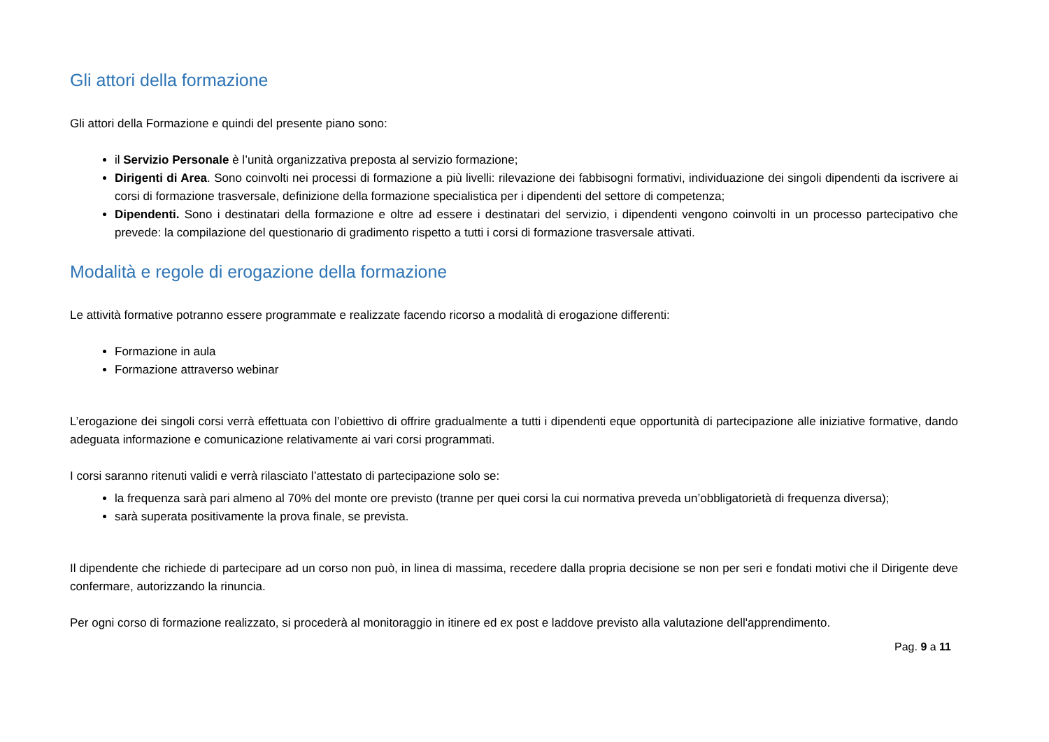Gli attori della formazione
Gli attori della Formazione e quindi del presente piano sono:
il Servizio Personale è l’unità organizzativa preposta al servizio formazione;
Dirigenti di Area. Sono coinvolti nei processi di formazione a più livelli: rilevazione dei fabbisogni formativi, individuazione dei singoli dipendenti da iscrivere ai corsi di formazione trasversale, definizione della formazione specialistica per i dipendenti del settore di competenza;
Dipendenti. Sono i destinatari della formazione e oltre ad essere i destinatari del servizio, i dipendenti vengono coinvolti in un processo partecipativo che prevede: la compilazione del questionario di gradimento rispetto a tutti i corsi di formazione trasversale attivati.
Modalità e regole di erogazione della formazione
Le attività formative potranno essere programmate e realizzate facendo ricorso a modalità di erogazione differenti:
Formazione in aula
Formazione attraverso webinar
L’erogazione dei singoli corsi verrà effettuata con l’obiettivo di offrire gradualmente a tutti i dipendenti eque opportunità di partecipazione alle iniziative formative, dando adeguata informazione e comunicazione relativamente ai vari corsi programmati.
I corsi saranno ritenuti validi e verrà rilasciato l’attestato di partecipazione solo se:
la frequenza sarà pari almeno al 70% del monte ore previsto (tranne per quei corsi la cui normativa preveda un’obbligatorietà di frequenza diversa);
sarà superata positivamente la prova finale, se prevista.
Il dipendente che richiede di partecipare ad un corso non può, in linea di massima, recedere dalla propria decisione se non per seri e fondati motivi che il Dirigente deve confermare, autorizzando la rinuncia.
Per ogni corso di formazione realizzato, si procederà al monitoraggio in itinere ed ex post e laddove previsto alla valutazione dell'apprendimento.
Pag. 9 a 11